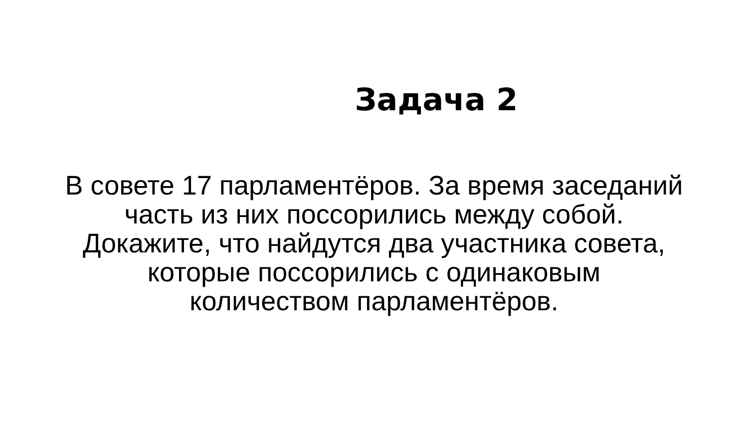Задача 2
В совете 17 парламентёров. За время заседаний
часть из них поссорились между собой.
Докажите, что найдутся два участника совета,
которые поссорились с одинаковым
количеством парламентёров.